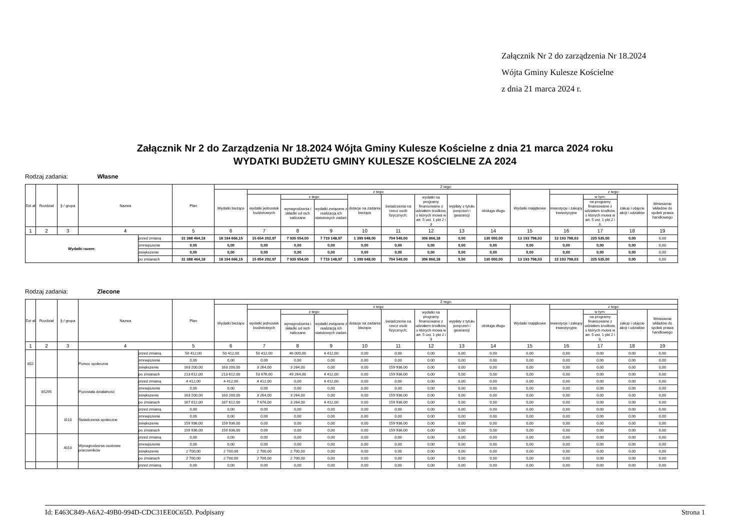Załącznik Nr 2 do zarządzenia Nr 18.2024
Wójta Gminy Kulesze Kościelne
z dnia 21 marca 2024 r.
Załącznik Nr 2 do Zarządzenia Nr 18.2024 Wójta Gminy Kulesze Kościelne z dnia 21 marca 2024 roku
WYDATKI BUDŻETU GMINY KULESZE KOŚCIELNE ZA 2024
Rodzaj zadania: Własne
| Dzi ał | Rozdział | § / grupa | Nazwa | | Plan | Z tego: | | | | | | | | | | | | | |
| --- | --- | --- | --- | --- | --- | --- | --- | --- | --- | --- | --- | --- | --- | --- | --- | --- | --- | --- | --- |
| | | | | | | Wydatki bieżące | z tego: | | | | | | | | Wydatki majątkowe | z tego: | | | |
| | | | | | | | wydatki jednostek budżetowych | z tego: | | dotacje na zadania bieżące | świadczenia na rzecz osób fizycznych; | wydatki na programy finansowane z udziałem środków, o których mowa w art. 5 ust. 1 pkt 2 i 3 | wypłaty z tytułu poręczeń i gwarancji | obsługa długu | | inwestycje i zakupy inwestycyjne | w tym: | zakup i objęcie akcji i udziałów | Wniesienie wkładów do spółek prawa handlowego |
| | | | | | | | | wynagrodzenia i składki od nich naliczane | wydatki związane z realizacją ich statutowych zadań; | | | | | | | | na programy finansowane z udziałem środków, o których mowa w art. 5 ust. 1 pkt 2 i 3, | | |
| 1 | 2 | 3 | 4 | | 5 | 6 | 7 | 8 | 9 | 10 | 11 | 12 | 13 | 14 | 15 | 16 | 17 | 18 | 19 |
| Wydatki razem: | | | | przed zmianą | 31 388 464,18 | 18 194 666,15 | 15 654 202,97 | 7 935 054,00 | 7 719 148,97 | 1 399 048,00 | 704 549,00 | 306 866,18 | 0,00 | 130 000,00 | 13 193 798,03 | 13 193 798,03 | 225 535,00 | 0,00 | 0,00 |
| | | | | zmniejszenie | 0,00 | 0,00 | 0,00 | 0,00 | 0,00 | 0,00 | 0,00 | 0,00 | 0,00 | 0,00 | 0,00 | 0,00 | 0,00 | 0,00 | 0,00 |
| | | | | zwiększenie | 0,00 | 0,00 | 0,00 | 0,00 | 0,00 | 0,00 | 0,00 | 0,00 | 0,00 | 0,00 | 0,00 | 0,00 | 0,00 | 0,00 | 0,00 |
| | | | | po zmianach | 31 388 464,18 | 18 194 666,15 | 15 654 202,97 | 7 935 054,00 | 7 719 148,97 | 1 399 048,00 | 704 549,00 | 306 866,18 | 0,00 | 130 000,00 | 13 193 798,03 | 13 193 798,03 | 225 535,00 | 0,00 | 0,00 |
Rodzaj zadania: Zlecone
| Dzi ał | Rozdział | § / grupa | Nazwa | | Plan | Z tego: | | | | | | | | | | | | | |
| --- | --- | --- | --- | --- | --- | --- | --- | --- | --- | --- | --- | --- | --- | --- | --- | --- | --- | --- | --- |
| | | | | | | Wydatki bieżące | z tego: | | | | | | | | Wydatki majątkowe | z tego: | | | |
| | | | | | | | wydatki jednostek budżetowych | z tego: | | dotacje na zadania bieżące | świadczenia na rzecz osób fizycznych; | wydatki na programy finansowane z udziałem środków, o których mowa w art. 5 ust. 1 pkt 2 i 3 | wypłaty z tytułu poręczeń i gwarancji | obsługa długu | | inwestycje i zakupy inwestycyjne | w tym: | zakup i objęcie akcji i udziałów | Wniesienie wkładów do spółek prawa handlowego |
| | | | | | | | | wynagrodzenia i składki od nich naliczane | wydatki związane z realizacją ich statutowych zadań; | | | | | | | | na programy finansowane z udziałem środków, o których mowa w art. 5 ust. 1 pkt 2 i 3, | | |
| 1 | 2 | 3 | 4 | | 5 | 6 | 7 | 8 | 9 | 10 | 11 | 12 | 13 | 14 | 15 | 16 | 17 | 18 | 19 |
| 852 | | | Pomoc społeczna | przed zmianą | 50 412,00 | 50 412,00 | 50 412,00 | 46 000,00 | 4 412,00 | 0,00 | 0,00 | 0,00 | 0,00 | 0,00 | 0,00 | 0,00 | 0,00 | 0,00 | 0,00 |
| | | | | zmniejszenie | 0,00 | 0,00 | 0,00 | 0,00 | 0,00 | 0,00 | 0,00 | 0,00 | 0,00 | 0,00 | 0,00 | 0,00 | 0,00 | 0,00 | 0,00 |
| | | | | zwiększenie | 163 200,00 | 163 200,00 | 3 264,00 | 3 264,00 | 0,00 | 0,00 | 159 936,00 | 0,00 | 0,00 | 0,00 | 0,00 | 0,00 | 0,00 | 0,00 | 0,00 |
| | | | | po zmianach | 213 612,00 | 213 612,00 | 53 676,00 | 49 264,00 | 4 412,00 | 0,00 | 159 936,00 | 0,00 | 0,00 | 0,00 | 0,00 | 0,00 | 0,00 | 0,00 | 0,00 |
| | 85295 | | Pozostała działalność | przed zmianą | 4 412,00 | 4 412,00 | 4 412,00 | 0,00 | 4 412,00 | 0,00 | 0,00 | 0,00 | 0,00 | 0,00 | 0,00 | 0,00 | 0,00 | 0,00 | 0,00 |
| | | | | zmniejszenie | 0,00 | 0,00 | 0,00 | 0,00 | 0,00 | 0,00 | 0,00 | 0,00 | 0,00 | 0,00 | 0,00 | 0,00 | 0,00 | 0,00 | 0,00 |
| | | | | zwiększenie | 163 200,00 | 163 200,00 | 3 264,00 | 3 264,00 | 0,00 | 0,00 | 159 936,00 | 0,00 | 0,00 | 0,00 | 0,00 | 0,00 | 0,00 | 0,00 | 0,00 |
| | | | | po zmianach | 167 612,00 | 167 612,00 | 7 676,00 | 3 264,00 | 4 412,00 | 0,00 | 159 936,00 | 0,00 | 0,00 | 0,00 | 0,00 | 0,00 | 0,00 | 0,00 | 0,00 |
| | | 3110 | Świadczenia społeczne | przed zmianą | 0,00 | 0,00 | 0,00 | 0,00 | 0,00 | 0,00 | 0,00 | 0,00 | 0,00 | 0,00 | 0,00 | 0,00 | 0,00 | 0,00 | 0,00 |
| | | | | zmniejszenie | 0,00 | 0,00 | 0,00 | 0,00 | 0,00 | 0,00 | 0,00 | 0,00 | 0,00 | 0,00 | 0,00 | 0,00 | 0,00 | 0,00 | 0,00 |
| | | | | zwiększenie | 159 936,00 | 159 936,00 | 0,00 | 0,00 | 0,00 | 0,00 | 159 936,00 | 0,00 | 0,00 | 0,00 | 0,00 | 0,00 | 0,00 | 0,00 | 0,00 |
| | | | | po zmianach | 159 936,00 | 159 936,00 | 0,00 | 0,00 | 0,00 | 0,00 | 159 936,00 | 0,00 | 0,00 | 0,00 | 0,00 | 0,00 | 0,00 | 0,00 | 0,00 |
| | | 4010 | Wynagrodzenia osobowe pracowników | przed zmianą | 0,00 | 0,00 | 0,00 | 0,00 | 0,00 | 0,00 | 0,00 | 0,00 | 0,00 | 0,00 | 0,00 | 0,00 | 0,00 | 0,00 | 0,00 |
| | | | | zmniejszenie | 0,00 | 0,00 | 0,00 | 0,00 | 0,00 | 0,00 | 0,00 | 0,00 | 0,00 | 0,00 | 0,00 | 0,00 | 0,00 | 0,00 | 0,00 |
| | | | | zwiększenie | 2 700,00 | 2 700,00 | 2 700,00 | 2 700,00 | 0,00 | 0,00 | 0,00 | 0,00 | 0,00 | 0,00 | 0,00 | 0,00 | 0,00 | 0,00 | 0,00 |
| | | | | po zmianach | 2 700,00 | 2 700,00 | 2 700,00 | 2 700,00 | 0,00 | 0,00 | 0,00 | 0,00 | 0,00 | 0,00 | 0,00 | 0,00 | 0,00 | 0,00 | 0,00 |
| | | | | przed zmianą | 0,00 | 0,00 | 0,00 | 0,00 | 0,00 | 0,00 | 0,00 | 0,00 | 0,00 | 0,00 | 0,00 | 0,00 | 0,00 | 0,00 | 0,00 |
Id: E463C849-A6A2-49B0-994D-CDC31EE0C65D. Podpisany Strona 1